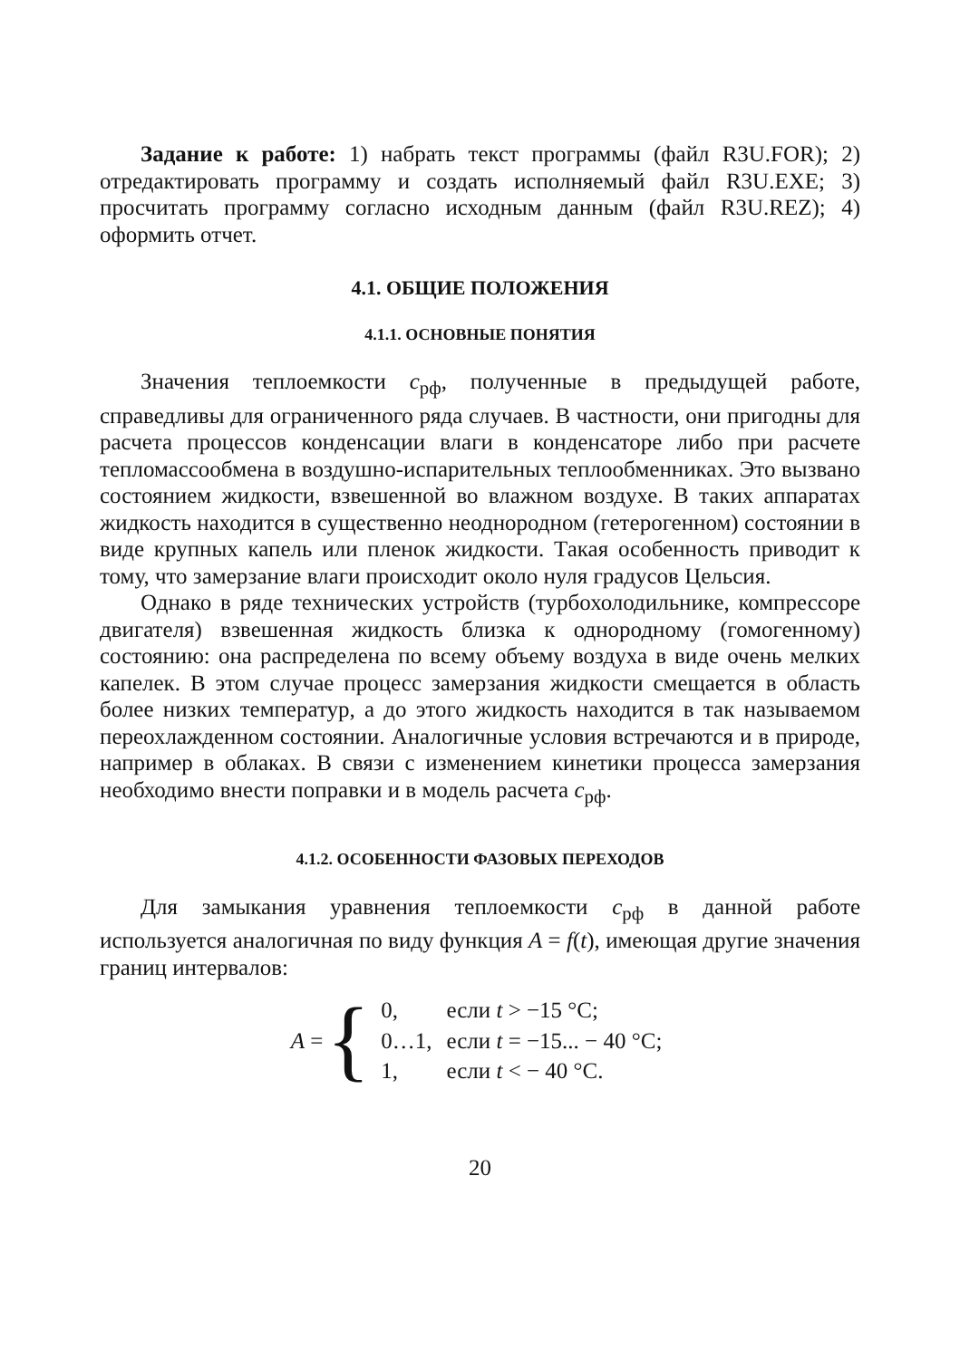Задание к работе: 1) набрать текст программы (файл R3U.FOR); 2) отредактировать программу и создать исполняемый файл R3U.EXE; 3) просчитать программу согласно исходным данным (файл R3U.REZ); 4) оформить отчет.
4.1. ОБЩИЕ ПОЛОЖЕНИЯ
4.1.1. ОСНОВНЫЕ ПОНЯТИЯ
Значения теплоемкости c<sub>рф</sub>, полученные в предыдущей работе, справедливы для ограниченного ряда случаев. В частности, они пригодны для расчета процессов конденсации влаги в конденсаторе либо при расчете тепломассообмена в воздушно-испарительных теплообменниках. Это вызвано состоянием жидкости, взвешенной во влажном воздухе. В таких аппаратах жидкость находится в существенно неоднородном (гетерогенном) состоянии в виде крупных капель или пленок жидкости. Такая особенность приводит к тому, что замерзание влаги происходит около нуля градусов Цельсия.
Однако в ряде технических устройств (турбохолодильнике, компрессоре двигателя) взвешенная жидкость близка к однородному (гомогенному) состоянию: она распределена по всему объему воздуха в виде очень мелких капелек. В этом случае процесс замерзания жидкости смещается в область более низких температур, а до этого жидкость находится в так называемом переохлажденном состоянии. Аналогичные условия встречаются и в природе, например в облаках. В связи с изменением кинетики процесса замерзания необходимо внести поправки и в модель расчета c<sub>рф</sub>.
4.1.2. ОСОБЕННОСТИ ФАЗОВЫХ ПЕРЕХОДОВ
Для замыкания уравнения теплоемкости c<sub>рф</sub> в данной работе используется аналогичная по виду функция A = f(t), имеющая другие значения границ интервалов:
A = {
| 0, | если t > −15 °С; |
| 0…1, | если t = −15... − 40 °С; |
| 1, | если t < − 40 °С. |
20